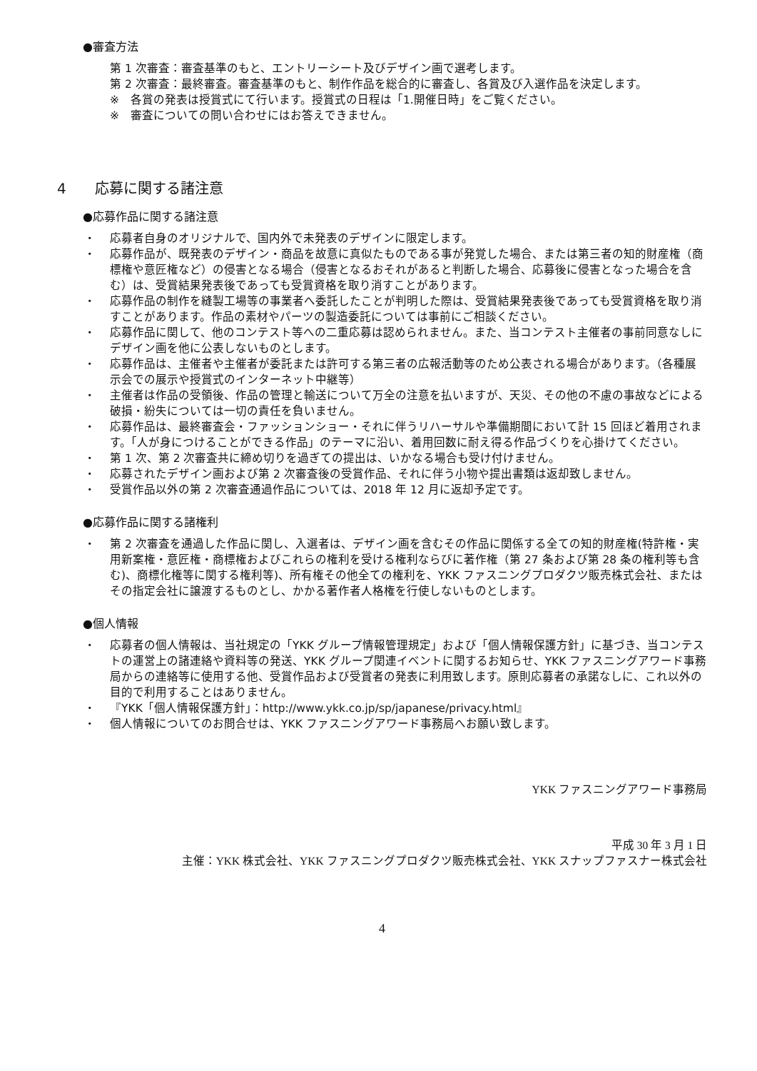●審査方法
第 1 次審査：審査基準のもと、エントリーシート及びデザイン画で選考します。
第 2 次審査：最終審査。審査基準のもと、制作作品を総合的に審査し、各賞及び入選作品を決定します。
※　各賞の発表は授賞式にて行います。授賞式の日程は「1.開催日時」をご覧ください。
※　審査についての問い合わせにはお答えできません。
4　　応募に関する諸注意
●応募作品に関する諸注意
・ 応募者自身のオリジナルで、国内外で未発表のデザインに限定します。
・ 応募作品が、既発表のデザイン・商品を故意に真似たものである事が発覚した場合、または第三者の知的財産権（商標権や意匠権など）の侵害となる場合（侵害となるおそれがあると判断した場合、応募後に侵害となった場合を含む）は、受賞結果発表後であっても受賞資格を取り消すことがあります。
・ 応募作品の制作を縫製工場等の事業者へ委託したことが判明した際は、受賞結果発表後であっても受賞資格を取り消すことがあります。作品の素材やパーツの製造委託については事前にご相談ください。
・ 応募作品に関して、他のコンテスト等への二重応募は認められません。また、当コンテスト主催者の事前同意なしにデザイン画を他に公表しないものとします。
・ 応募作品は、主催者や主催者が委託または許可する第三者の広報活動等のため公表される場合があります。（各種展示会での展示や授賞式のインターネット中継等）
・ 主催者は作品の受領後、作品の管理と輸送について万全の注意を払いますが、天災、その他の不慮の事故などによる破損・紛失については一切の責任を負いません。
・ 応募作品は、最終審査会・ファッションショー・それに伴うリハーサルや準備期間において計 15 回ほど着用されます。「人が身につけることができる作品」のテーマに沿い、着用回数に耐え得る作品づくりを心掛けてください。
・ 第 1 次、第 2 次審査共に締め切りを過ぎての提出は、いかなる場合も受け付けません。
・ 応募されたデザイン画および第 2 次審査後の受賞作品、それに伴う小物や提出書類は返却致しません。
・ 受賞作品以外の第 2 次審査通過作品については、2018 年 12 月に返却予定です。
●応募作品に関する諸権利
・ 第 2 次審査を通過した作品に関し、入選者は、デザイン画を含むその作品に関係する全ての知的財産権(特許権・実用新案権・意匠権・商標権およびこれらの権利を受ける権利ならびに著作権（第 27 条および第 28 条の権利等も含む)、商標化権等に関する権利等)、所有権その他全ての権利を、YKK ファスニングプロダクツ販売株式会社、またはその指定会社に譲渡するものとし、かかる著作者人格権を行使しないものとします。
●個人情報
・ 応募者の個人情報は、当社規定の「YKK グループ情報管理規定」および「個人情報保護方針」に基づき、当コンテストの運営上の諸連絡や資料等の発送、YKK グループ関連イベントに関するお知らせ、YKK ファスニングアワード事務局からの連絡等に使用する他、受賞作品および受賞者の発表に利用致します。原則応募者の承諾なしに、これ以外の目的で利用することはありません。
・ 『YKK「個人情報保護方針」：http://www.ykk.co.jp/sp/japanese/privacy.html』
・ 個人情報についてのお問合せは、YKK ファスニングアワード事務局へお願い致します。
YKK ファスニングアワード事務局
平成 30 年 3 月 1 日
主催：YKK 株式会社、YKK ファスニングプロダクツ販売株式会社、YKK スナップファスナー株式会社
4